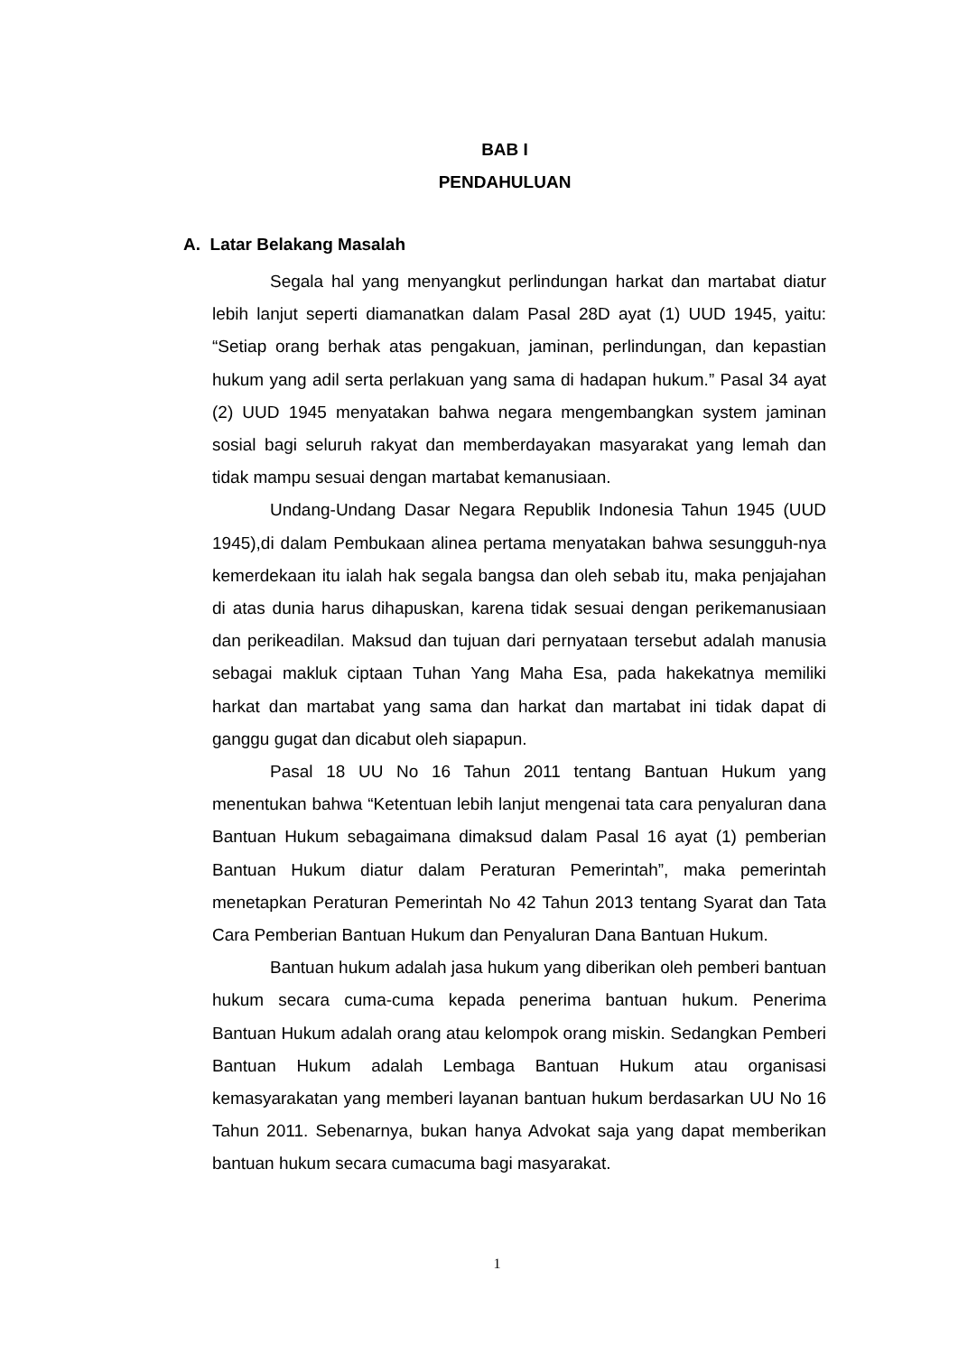BAB I
PENDAHULUAN
A. Latar Belakang Masalah
Segala hal yang menyangkut perlindungan harkat dan martabat diatur lebih lanjut seperti diamanatkan dalam Pasal 28D ayat (1) UUD 1945, yaitu: “Setiap orang berhak atas pengakuan, jaminan, perlindungan, dan kepastian hukum yang adil serta perlakuan yang sama di hadapan hukum.” Pasal 34 ayat (2) UUD 1945 menyatakan bahwa negara mengembangkan system jaminan sosial bagi seluruh rakyat dan memberdayakan masyarakat yang lemah dan tidak mampu sesuai dengan martabat kemanusiaan.
Undang-Undang Dasar Negara Republik Indonesia Tahun 1945 (UUD 1945),di dalam Pembukaan alinea pertama menyatakan bahwa sesungguh-nya kemerdekaan itu ialah hak segala bangsa dan oleh sebab itu, maka penjajahan di atas dunia harus dihapuskan, karena tidak sesuai dengan perikemanusiaan dan perikeadilan. Maksud dan tujuan dari pernyataan tersebut adalah manusia sebagai makluk ciptaan Tuhan Yang Maha Esa, pada hakekatnya memiliki harkat dan martabat yang sama dan harkat dan martabat ini tidak dapat di ganggu gugat dan dicabut oleh siapapun.
Pasal 18 UU No 16 Tahun 2011 tentang Bantuan Hukum yang menentukan bahwa “Ketentuan lebih lanjut mengenai tata cara penyaluran dana Bantuan Hukum sebagaimana dimaksud dalam Pasal 16 ayat (1) pemberian Bantuan Hukum diatur dalam Peraturan Pemerintah”, maka pemerintah menetapkan Peraturan Pemerintah No 42 Tahun 2013 tentang Syarat dan Tata Cara Pemberian Bantuan Hukum dan Penyaluran Dana Bantuan Hukum.
Bantuan hukum adalah jasa hukum yang diberikan oleh pemberi bantuan hukum secara cuma-cuma kepada penerima bantuan hukum. Penerima Bantuan Hukum adalah orang atau kelompok orang miskin. Sedangkan Pemberi Bantuan Hukum adalah Lembaga Bantuan Hukum atau organisasi kemasyarakatan yang memberi layanan bantuan hukum berdasarkan UU No 16 Tahun 2011. Sebenarnya, bukan hanya Advokat saja yang dapat memberikan bantuan hukum secara cumacuma bagi masyarakat.
1